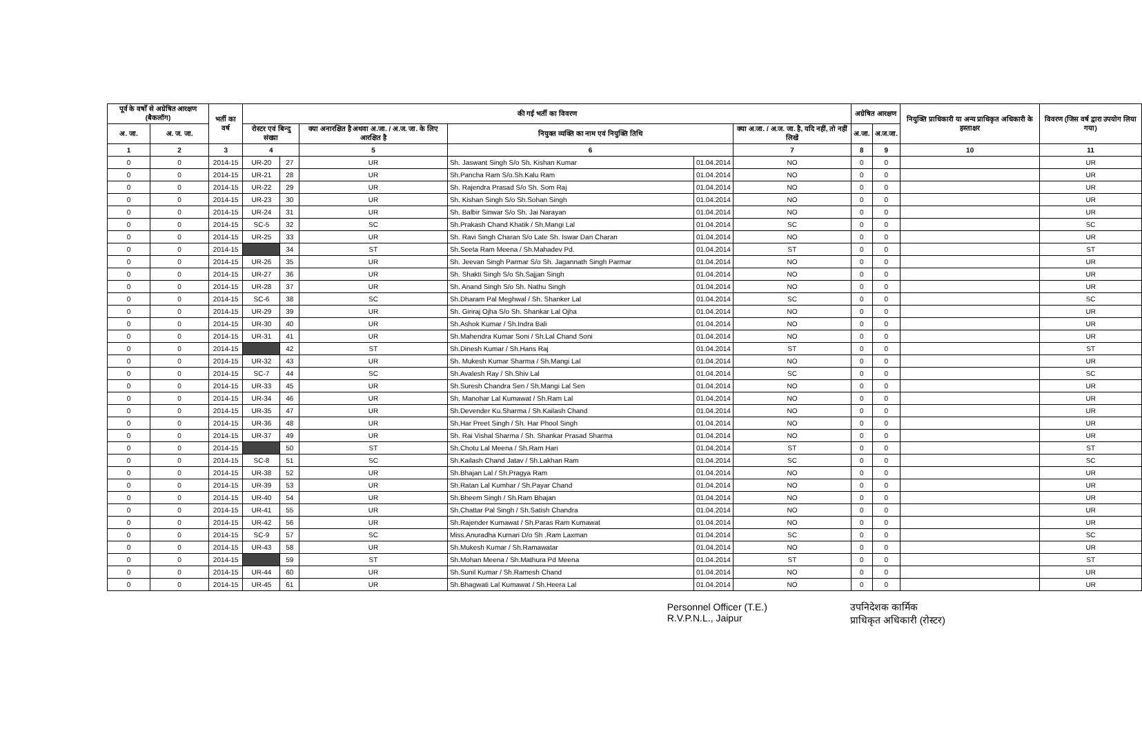| पूर्व के वर्षों से अग्रेषित आरक्षण (बैकलॉग) | | भर्ती का वर्ष | की गई भर्ती का विवरण | | | | | | अग्रेषित आरक्षण | | नियुक्ति प्राधिकारी या अन्य प्राधिकृत अधिकारी के हस्ताक्षर | विवरण (जिस वर्ष द्वारा उपयोग लिया गया) |
| --- | --- | --- | --- | --- | --- | --- | --- | --- | --- | --- | --- | --- |
| अ. जा. | अ. ज. जा. | | रोस्टर एवं बिन्दु संख्या | | क्या अनारक्षित है अथवा अ.जा. / अ.ज. जा. के लिए आरक्षित है | नियुक्त व्यक्ति का नाम एवं नियुक्ति तिथि | | क्या अ.जा. / अ.ज. जा. है, यदि नहीं, तो नहीं लिखें | अ.जा. | अ.ज.जा. | | |
| 1 | 2 | 3 | 4 | | 5 | 6 | | 7 | 8 | 9 | 10 | 11 |
| 0 | 0 | 2014-15 | UR-20 | 27 | UR | Sh. Jaswant Singh S/o Sh. Kishan Kumar | 01.04.2014 | NO | 0 | 0 | | UR |
| 0 | 0 | 2014-15 | UR-21 | 28 | UR | Sh.Pancha Ram S/o.Sh.Kalu Ram | 01.04.2014 | NO | 0 | 0 | | UR |
| 0 | 0 | 2014-15 | UR-22 | 29 | UR | Sh. Rajendra Prasad S/o Sh. Som Raj | 01.04.2014 | NO | 0 | 0 | | UR |
| 0 | 0 | 2014-15 | UR-23 | 30 | UR | Sh. Kishan Singh S/o Sh.Sohan Singh | 01.04.2014 | NO | 0 | 0 | | UR |
| 0 | 0 | 2014-15 | UR-24 | 31 | UR | Sh. Balbir Sinwar S/o Sh. Jai Narayan | 01.04.2014 | NO | 0 | 0 | | UR |
| 0 | 0 | 2014-15 | SC-5 | 32 | SC | Sh.Prakash Chand Khatik / Sh.Mangi Lal | 01.04.2014 | SC | 0 | 0 | | SC |
| 0 | 0 | 2014-15 | UR-25 | 33 | UR | Sh. Ravi Singh Charan S/o Late Sh. Iswar Dan Charan | 01.04.2014 | NO | 0 | 0 | | UR |
| 0 | 0 | 2014-15 | | 34 | ST | Sh.Seeta Ram Meena / Sh.Mahadev Pd. | 01.04.2014 | ST | 0 | 0 | | ST |
| 0 | 0 | 2014-15 | UR-26 | 35 | UR | Sh. Jeevan Singh Parmar S/o Sh. Jagannath Singh Parmar | 01.04.2014 | NO | 0 | 0 | | UR |
| 0 | 0 | 2014-15 | UR-27 | 36 | UR | Sh. Shakti Singh S/o Sh.Sajjan Singh | 01.04.2014 | NO | 0 | 0 | | UR |
| 0 | 0 | 2014-15 | UR-28 | 37 | UR | Sh. Anand Singh S/o Sh. Nathu Singh | 01.04.2014 | NO | 0 | 0 | | UR |
| 0 | 0 | 2014-15 | SC-6 | 38 | SC | Sh.Dharam Pal Meghwal / Sh. Shanker Lal | 01.04.2014 | SC | 0 | 0 | | SC |
| 0 | 0 | 2014-15 | UR-29 | 39 | UR | Sh. Giriraj Ojha S/o Sh. Shankar Lal Ojha | 01.04.2014 | NO | 0 | 0 | | UR |
| 0 | 0 | 2014-15 | UR-30 | 40 | UR | Sh.Ashok Kumar / Sh.Indra Bali | 01.04.2014 | NO | 0 | 0 | | UR |
| 0 | 0 | 2014-15 | UR-31 | 41 | UR | Sh.Mahendra Kumar Soni / Sh.Lal Chand Soni | 01.04.2014 | NO | 0 | 0 | | UR |
| 0 | 0 | 2014-15 | | 42 | ST | Sh.Dinesh Kumar / Sh.Hans Raj | 01.04.2014 | ST | 0 | 0 | | ST |
| 0 | 0 | 2014-15 | UR-32 | 43 | UR | Sh. Mukesh Kumar Sharma / Sh.Mangi Lal | 01.04.2014 | NO | 0 | 0 | | UR |
| 0 | 0 | 2014-15 | SC-7 | 44 | SC | Sh.Avalesh Ray / Sh.Shiv Lal | 01.04.2014 | SC | 0 | 0 | | SC |
| 0 | 0 | 2014-15 | UR-33 | 45 | UR | Sh.Suresh Chandra Sen / Sh.Mangi Lal Sen | 01.04.2014 | NO | 0 | 0 | | UR |
| 0 | 0 | 2014-15 | UR-34 | 46 | UR | Sh. Manohar Lal Kumawat / Sh.Ram Lal | 01.04.2014 | NO | 0 | 0 | | UR |
| 0 | 0 | 2014-15 | UR-35 | 47 | UR | Sh.Devender Ku.Sharma / Sh.Kailash Chand | 01.04.2014 | NO | 0 | 0 | | UR |
| 0 | 0 | 2014-15 | UR-36 | 48 | UR | Sh.Har Preet Singh / Sh. Har Phool Singh | 01.04.2014 | NO | 0 | 0 | | UR |
| 0 | 0 | 2014-15 | UR-37 | 49 | UR | Sh. Rai Vishal Sharma / Sh. Shankar Prasad Sharma | 01.04.2014 | NO | 0 | 0 | | UR |
| 0 | 0 | 2014-15 | | 50 | ST | Sh.Chotu Lal Meena / Sh.Ram Hari | 01.04.2014 | ST | 0 | 0 | | ST |
| 0 | 0 | 2014-15 | SC-8 | 51 | SC | Sh.Kailash Chand Jatav / Sh.Lakhan Ram | 01.04.2014 | SC | 0 | 0 | | SC |
| 0 | 0 | 2014-15 | UR-38 | 52 | UR | Sh.Bhajan Lal / Sh.Pragya Ram | 01.04.2014 | NO | 0 | 0 | | UR |
| 0 | 0 | 2014-15 | UR-39 | 53 | UR | Sh.Ratan Lal Kumhar / Sh.Payar Chand | 01.04.2014 | NO | 0 | 0 | | UR |
| 0 | 0 | 2014-15 | UR-40 | 54 | UR | Sh.Bheem Singh / Sh.Ram Bhajan | 01.04.2014 | NO | 0 | 0 | | UR |
| 0 | 0 | 2014-15 | UR-41 | 55 | UR | Sh.Chattar Pal Singh / Sh.Satish Chandra | 01.04.2014 | NO | 0 | 0 | | UR |
| 0 | 0 | 2014-15 | UR-42 | 56 | UR | Sh.Rajender Kumawat / Sh.Paras Ram Kumawat | 01.04.2014 | NO | 0 | 0 | | UR |
| 0 | 0 | 2014-15 | SC-9 | 57 | SC | Miss.Anuradha Kumari D/o Sh .Ram Laxman | 01.04.2014 | SC | 0 | 0 | | SC |
| 0 | 0 | 2014-15 | UR-43 | 58 | UR | Sh.Mukesh Kumar / Sh.Ramawatar | 01.04.2014 | NO | 0 | 0 | | UR |
| 0 | 0 | 2014-15 | | 59 | ST | Sh.Mohan Meena / Sh.Mathura Pd Meena | 01.04.2014 | ST | 0 | 0 | | ST |
| 0 | 0 | 2014-15 | UR-44 | 60 | UR | Sh.Sunil Kumar / Sh.Ramesh Chand | 01.04.2014 | NO | 0 | 0 | | UR |
| 0 | 0 | 2014-15 | UR-45 | 61 | UR | Sh.Bhagwati Lal Kumawat / Sh.Heera Lal | 01.04.2014 | NO | 0 | 0 | | UR |
Personnel Officer (T.E.)
R.V.P.N.L., Jaipur
उपनिदेशक कार्मिक
प्राधिकृत अधिकारी (रोस्टर)